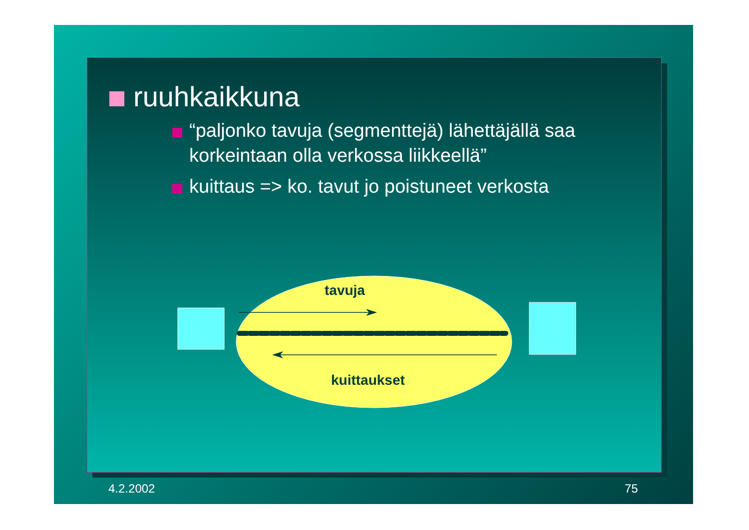ruuhkaikkuna
“paljonko tavuja (segmenttejä) lähettäjällä saa korkeintaan olla verkossa liikkeellä”
kuittaus => ko. tavut jo poistuneet verkosta
tavuja
kuittaukset
4.2.2002 75